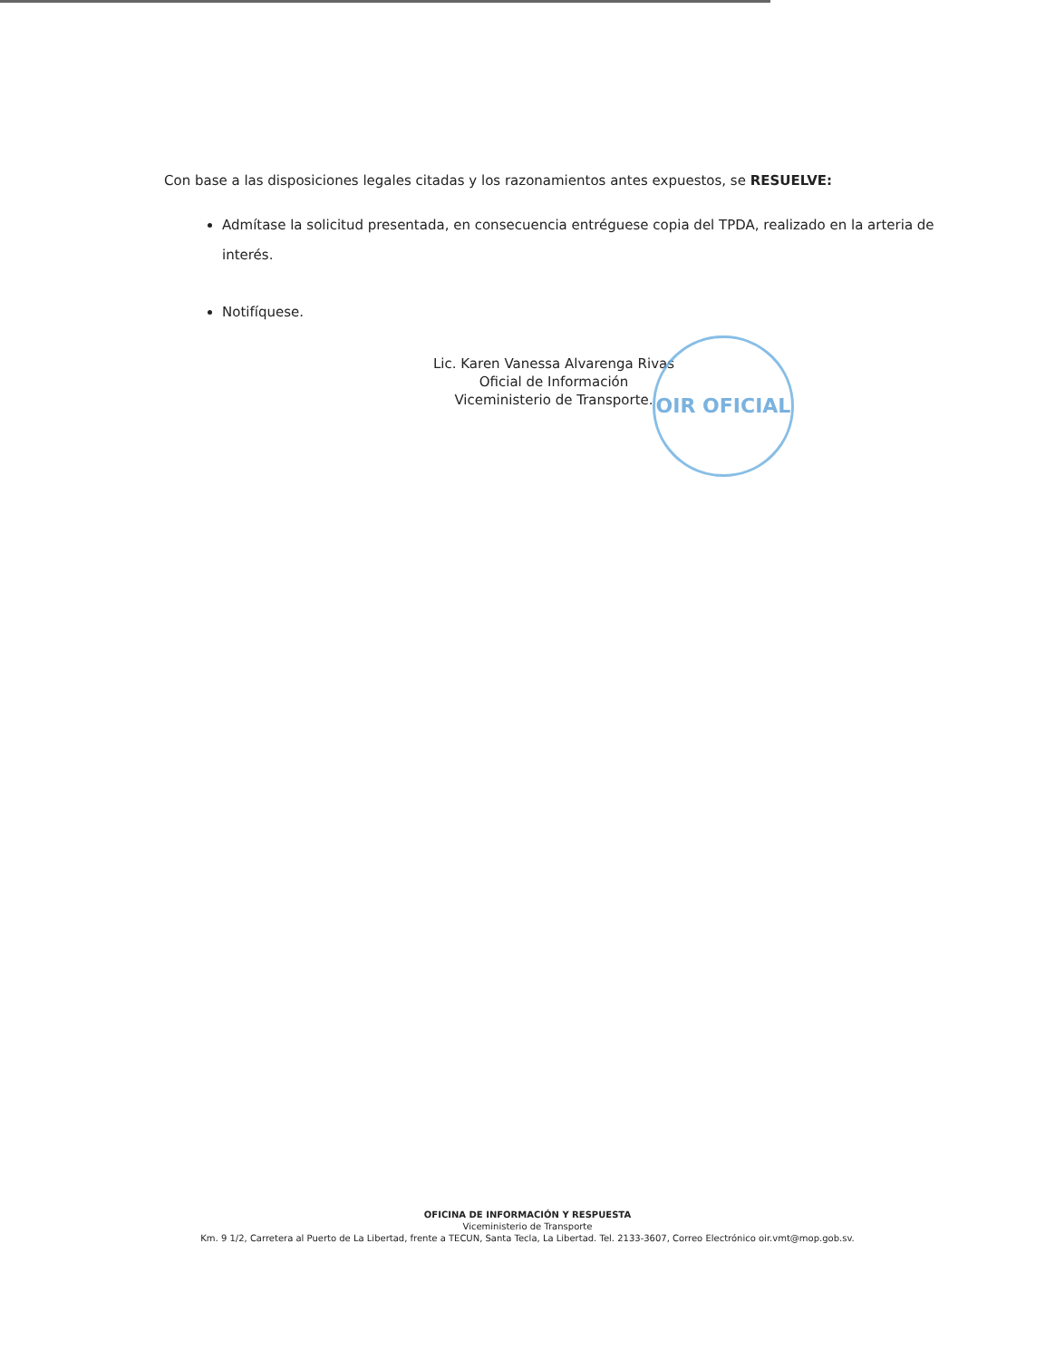Con base a las disposiciones legales citadas y los razonamientos antes expuestos, se RESUELVE:
Admítase la solicitud presentada, en consecuencia entréguese copia del TPDA, realizado en la arteria de interés.
Notifíquese.
Lic. Karen Vanessa Alvarenga Rivas
Oficial de Información
Viceministerio de Transporte.
OIR OFICIAL
OFICINA DE INFORMACIÓN Y RESPUESTA
Viceministerio de Transporte
Km. 9 1/2, Carretera al Puerto de La Libertad, frente a TECUN, Santa Tecla, La Libertad. Tel. 2133-3607, Correo Electrónico oir.vmt@mop.gob.sv.